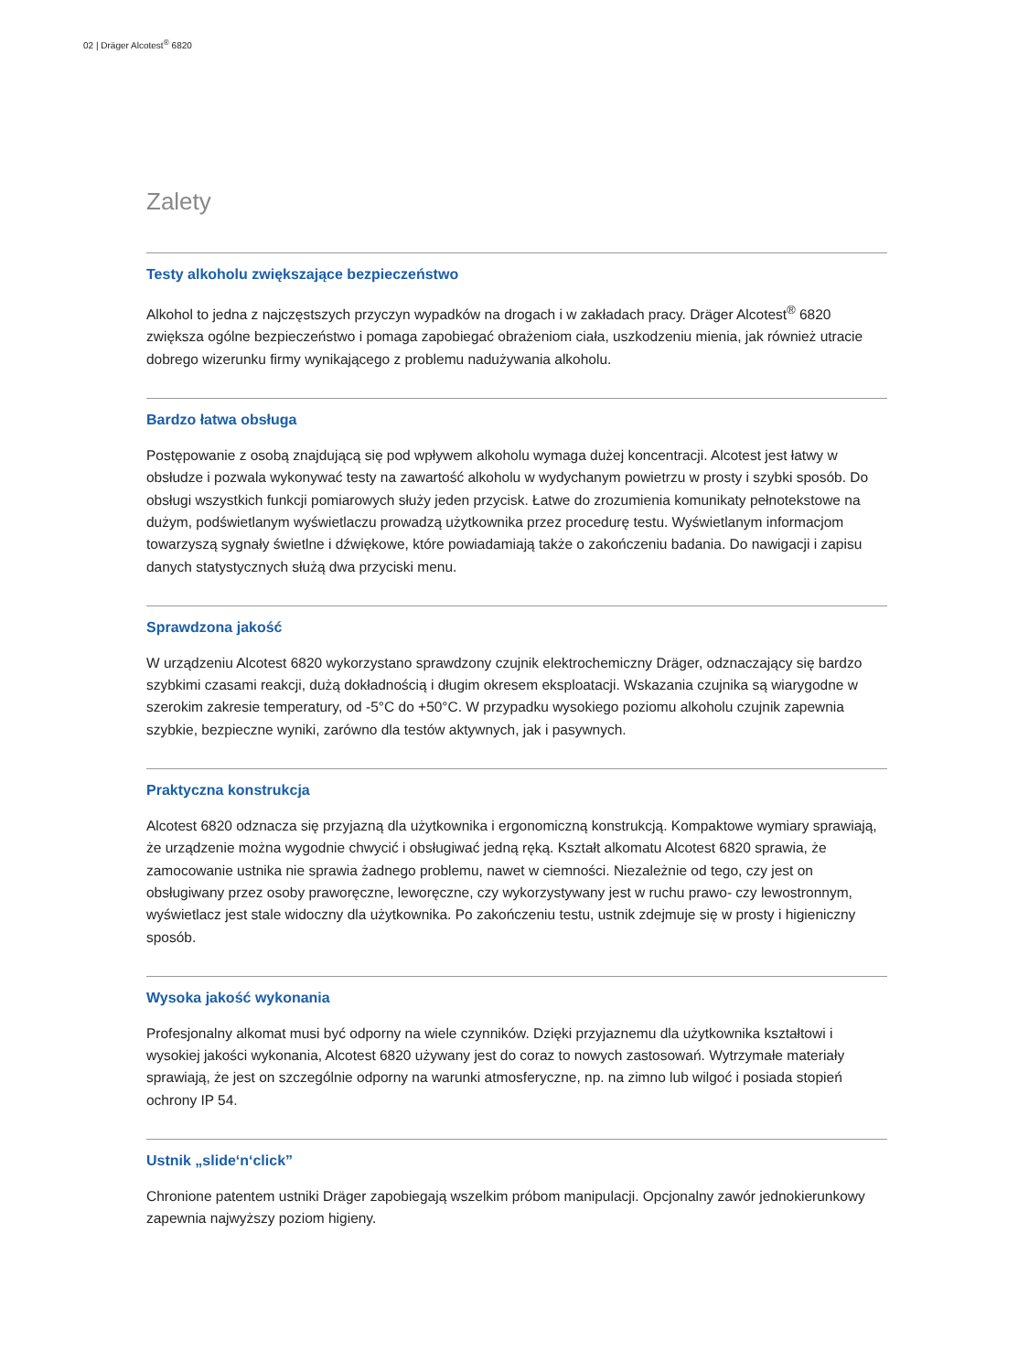02 | Dräger Alcotest<sup>®</sup> 6820
Zalety
Testy alkoholu zwiększające bezpieczeństwo
Alkohol to jedna z najczęstszych przyczyn wypadków na drogach i w zakładach pracy. Dräger Alcotest<sup>®</sup> 6820 zwiększa ogólne bezpieczeństwo i pomaga zapobiegać obrażeniom ciała, uszkodzeniu mienia, jak również utracie dobrego wizerunku firmy wynikającego z problemu nadużywania alkoholu.
Bardzo łatwa obsługa
Postępowanie z osobą znajdującą się pod wpływem alkoholu wymaga dużej koncentracji. Alcotest jest łatwy w obsłudze i pozwala wykonywać testy na zawartość alkoholu w wydychanym powietrzu w prosty i szybki sposób. Do obsługi wszystkich funkcji pomiarowych służy jeden przycisk. Łatwe do zrozumienia komunikaty pełnotekstowe na dużym, podświetlanym wyświetlaczu prowadzą użytkownika przez procedurę testu. Wyświetlanym informacjom towarzyszą sygnały świetlne i dźwiękowe, które powiadamiają także o zakończeniu badania. Do nawigacji i zapisu danych statystycznych służą dwa przyciski menu.
Sprawdzona jakość
W urządzeniu Alcotest 6820 wykorzystano sprawdzony czujnik elektrochemiczny Dräger, odznaczający się bardzo szybkimi czasami reakcji, dużą dokładnością i długim okresem eksploatacji. Wskazania czujnika są wiarygodne w szerokim zakresie temperatury, od -5°C do +50°C. W przypadku wysokiego poziomu alkoholu czujnik zapewnia szybkie, bezpieczne wyniki, zarówno dla testów aktywnych, jak i pasywnych.
Praktyczna konstrukcja
Alcotest 6820 odznacza się przyjazną dla użytkownika i ergonomiczną konstrukcją. Kompaktowe wymiary sprawiają, że urządzenie można wygodnie chwycić i obsługiwać jedną ręką. Kształt alkomatu Alcotest 6820 sprawia, że zamocowanie ustnika nie sprawia żadnego problemu, nawet w ciemności. Niezależnie od tego, czy jest on obsługiwany przez osoby praworęczne, leworęczne, czy wykorzystywany jest w ruchu prawo- czy lewostronnym, wyświetlacz jest stale widoczny dla użytkownika. Po zakończeniu testu, ustnik zdejmuje się w prosty i higieniczny sposób.
Wysoka jakość wykonania
Profesjonalny alkomat musi być odporny na wiele czynników. Dzięki przyjaznemu dla użytkownika kształtowi i wysokiej jakości wykonania, Alcotest 6820 używany jest do coraz to nowych zastosowań. Wytrzymałe materiały sprawiają, że jest on szczególnie odporny na warunki atmosferyczne, np. na zimno lub wilgoć i posiada stopień ochrony IP 54.
Ustnik „slide‘n‘click”
Chronione patentem ustniki Dräger zapobiegają wszelkim próbom manipulacji. Opcjonalny zawór jednokierunkowy zapewnia najwyższy poziom higieny.